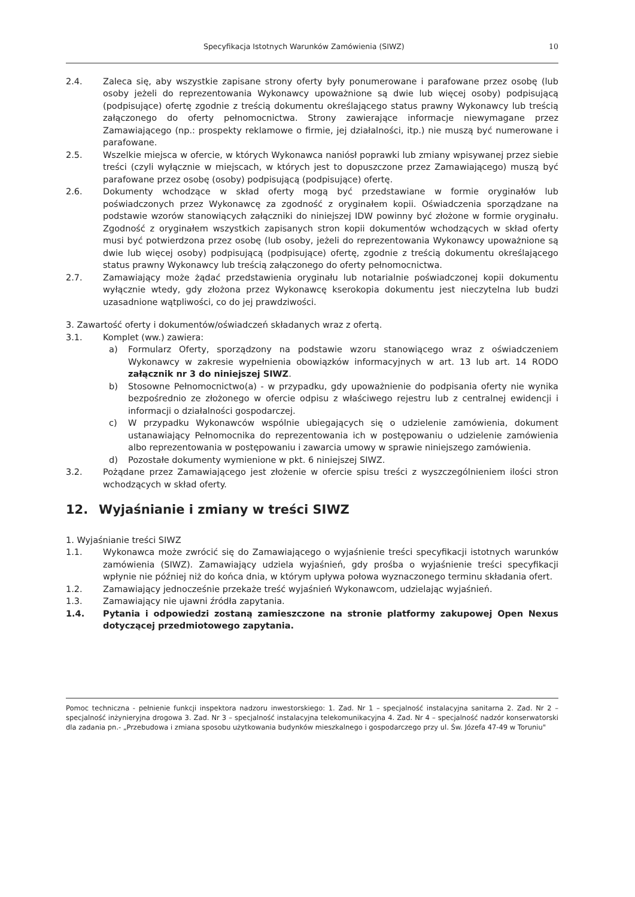Specyfikacja Istotnych Warunków Zamówienia (SIWZ) 10
2.4. Zaleca się, aby wszystkie zapisane strony oferty były ponumerowane i parafowane przez osobę (lub osoby jeżeli do reprezentowania Wykonawcy upoważnione są dwie lub więcej osoby) podpisującą (podpisujące) ofertę zgodnie z treścią dokumentu określającego status prawny Wykonawcy lub treścią załączonego do oferty pełnomocnictwa. Strony zawierające informacje niewymagane przez Zamawiającego (np.: prospekty reklamowe o firmie, jej działalności, itp.) nie muszą być numerowane i parafowane.
2.5. Wszelkie miejsca w ofercie, w których Wykonawca naniósł poprawki lub zmiany wpisywanej przez siebie treści (czyli wyłącznie w miejscach, w których jest to dopuszczone przez Zamawiającego) muszą być parafowane przez osobę (osoby) podpisującą (podpisujące) ofertę.
2.6. Dokumenty wchodzące w skład oferty mogą być przedstawiane w formie oryginałów lub poświadczonych przez Wykonawcę za zgodność z oryginałem kopii. Oświadczenia sporządzane na podstawie wzorów stanowiących załączniki do niniejszej IDW powinny być złożone w formie oryginału. Zgodność z oryginałem wszystkich zapisanych stron kopii dokumentów wchodzących w skład oferty musi być potwierdzona przez osobę (lub osoby, jeżeli do reprezentowania Wykonawcy upoważnione są dwie lub więcej osoby) podpisującą (podpisujące) ofertę, zgodnie z treścią dokumentu określającego status prawny Wykonawcy lub treścią załączonego do oferty pełnomocnictwa.
2.7. Zamawiający może żądać przedstawienia oryginału lub notarialnie poświadczonej kopii dokumentu wyłącznie wtedy, gdy złożona przez Wykonawcę kserokopia dokumentu jest nieczytelna lub budzi uzasadnione wątpliwości, co do jej prawdziwości.
3. Zawartość oferty i dokumentów/oświadczeń składanych wraz z ofertą.
3.1. Komplet (ww.) zawiera:
a) Formularz Oferty, sporządzony na podstawie wzoru stanowiącego wraz z oświadczeniem Wykonawcy w zakresie wypełnienia obowiązków informacyjnych w art. 13 lub art. 14 RODO załącznik nr 3 do niniejszej SIWZ.
b) Stosowne Pełnomocnictwo(a) - w przypadku, gdy upoważnienie do podpisania oferty nie wynika bezpośrednio ze złożonego w ofercie odpisu z właściwego rejestru lub z centralnej ewidencji i informacji o działalności gospodarczej.
c) W przypadku Wykonawców wspólnie ubiegających się o udzielenie zamówienia, dokument ustanawiający Pełnomocnika do reprezentowania ich w postępowaniu o udzielenie zamówienia albo reprezentowania w postępowaniu i zawarcia umowy w sprawie niniejszego zamówienia.
d) Pozostałe dokumenty wymienione w pkt. 6 niniejszej SIWZ.
3.2. Pożądane przez Zamawiającego jest złożenie w ofercie spisu treści z wyszczególnieniem ilości stron wchodzących w skład oferty.
12. Wyjaśnianie i zmiany w treści SIWZ
1. Wyjaśnianie treści SIWZ
1.1. Wykonawca może zwrócić się do Zamawiającego o wyjaśnienie treści specyfikacji istotnych warunków zamówienia (SIWZ). Zamawiający udziela wyjaśnień, gdy prośba o wyjaśnienie treści specyfikacji wpłynie nie później niż do końca dnia, w którym upływa połowa wyznaczonego terminu składania ofert.
1.2. Zamawiający jednocześnie przekaże treść wyjaśnień Wykonawcom, udzielając wyjaśnień.
1.3. Zamawiający nie ujawni źródła zapytania.
1.4. Pytania i odpowiedzi zostaną zamieszczone na stronie platformy zakupowej Open Nexus dotyczącej przedmiotowego zapytania.
Pomoc techniczna - pełnienie funkcji inspektora nadzoru inwestorskiego: 1. Zad. Nr 1 – specjalność instalacyjna sanitarna 2. Zad. Nr 2 – specjalność inżynieryjna drogowa 3. Zad. Nr 3 – specjalność instalacyjna telekomunikacyjna 4. Zad. Nr 4 – specjalność nadzór konserwatorski dla zadania pn.- „Przebudowa i zmiana sposobu użytkowania budynków mieszkalnego i gospodarczego przy ul. Św. Józefa 47-49 w Toruniu"